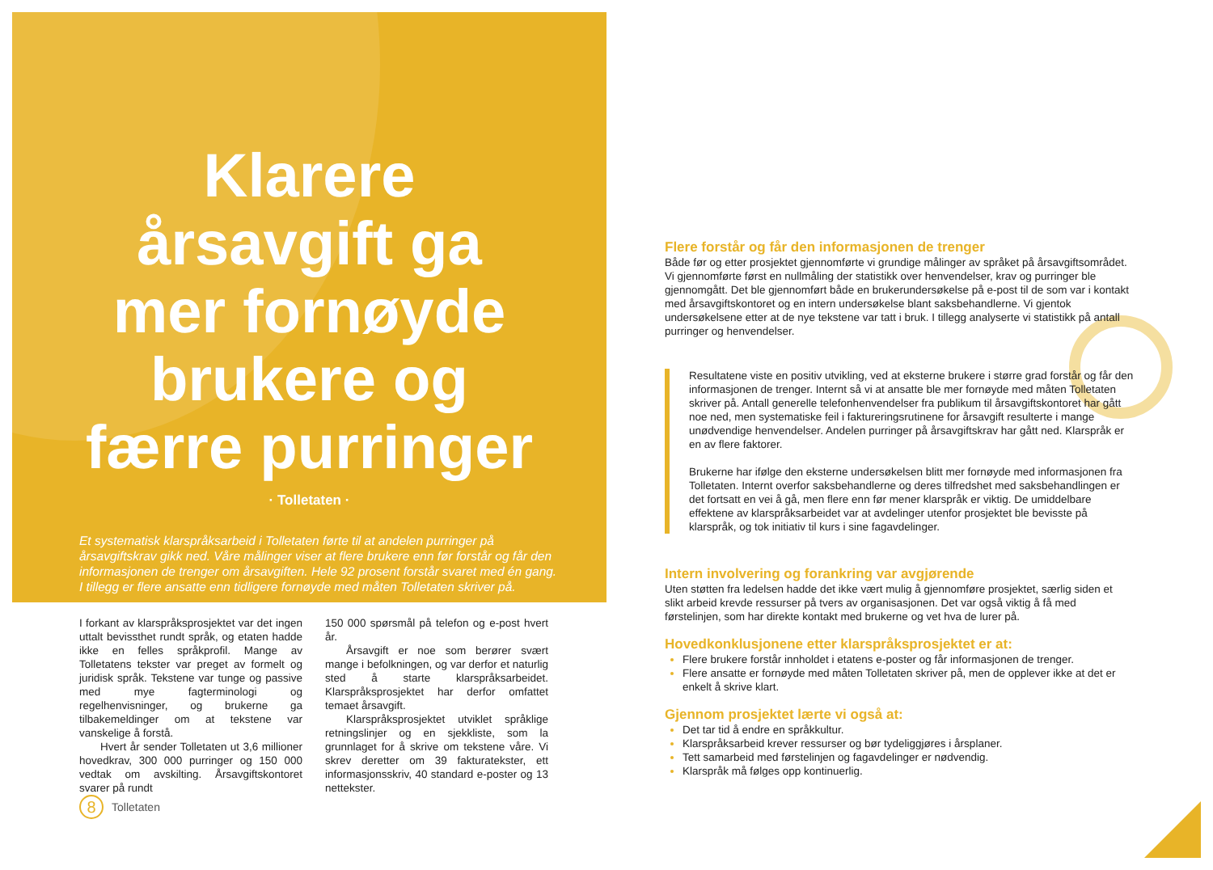Klarere
årsavgift ga
mer fornøyde
brukere og
færre purringer
· Tolletaten ·
Et systematisk klarspråksarbeid i Tolletaten førte til at andelen purringer på årsavgiftskrav gikk ned. Våre målinger viser at flere brukere enn før forstår og får den informasjonen de trenger om årsavgiften. Hele 92 prosent forstår svaret med én gang. I tillegg er flere ansatte enn tidligere fornøyde med måten Tolletaten skriver på.
I forkant av klarspråksprosjektet var det ingen uttalt bevissthet rundt språk, og etaten hadde ikke en felles språkprofil. Mange av Tolletatens tekster var preget av formelt og juridisk språk. Tekstene var tunge og passive med mye fagterminologi og regelhenvisninger, og brukerne ga tilbakemeldinger om at tekstene var vanskelige å forstå.
Hvert år sender Tolletaten ut 3,6 millioner hovedkrav, 300 000 purringer og 150 000 vedtak om avskilting. Årsavgiftskontoret svarer på rundt
150 000 spørsmål på telefon og e-post hvert år.
Årsavgift er noe som berører svært mange i befolkningen, og var derfor et naturlig sted å starte klarspråksarbeidet. Klarspråksprosjektet har derfor omfattet temaet årsavgift.
Klarspråksprosjektet utviklet språklige retningslinjer og en sjekkliste, som la grunnlaget for å skrive om tekstene våre. Vi skrev deretter om 39 fakturatekster, ett informasjonsskriv, 40 standard e-poster og 13 nettekster.
8
Tolletaten
Flere forstår og får den informasjonen de trenger
Både før og etter prosjektet gjennomførte vi grundige målinger av språket på årsavgiftsområdet. Vi gjennomførte først en nullmåling der statistikk over henvendelser, krav og purringer ble gjennomgått. Det ble gjennomført både en brukerundersøkelse på e-post til de som var i kontakt med årsavgiftskontoret og en intern undersøkelse blant saksbehandlerne. Vi gjentok undersøkelsene etter at de nye tekstene var tatt i bruk. I tillegg analyserte vi statistikk på antall purringer og henvendelser.
Resultatene viste en positiv utvikling, ved at eksterne brukere i større grad forstår og får den informasjonen de trenger. Internt så vi at ansatte ble mer fornøyde med måten Tolletaten skriver på. Antall generelle telefonhenvendelser fra publikum til årsavgiftskontoret har gått noe ned, men systematiske feil i faktureringsrutinene for årsavgift resulterte i mange unødvendige henvendelser. Andelen purringer på årsavgiftskrav har gått ned. Klarspråk er en av flere faktorer.
Brukerne har ifølge den eksterne undersøkelsen blitt mer fornøyde med informasjonen fra Tolletaten. Internt overfor saksbehandlerne og deres tilfredshet med saksbehandlingen er det fortsatt en vei å gå, men flere enn før mener klarspråk er viktig. De umiddelbare effektene av klarspråksarbeidet var at avdelinger utenfor prosjektet ble bevisste på klarspråk, og tok initiativ til kurs i sine fagavdelinger.
Intern involvering og forankring var avgjørende
Uten støtten fra ledelsen hadde det ikke vært mulig å gjennomføre prosjektet, særlig siden et slikt arbeid krevde ressurser på tvers av organisasjonen. Det var også viktig å få med førstelinjen, som har direkte kontakt med brukerne og vet hva de lurer på.
Hovedkonklusjonene etter klarspråksprosjektet er at:
Flere brukere forstår innholdet i etatens e-poster og får informasjonen de trenger.
Flere ansatte er fornøyde med måten Tolletaten skriver på, men de opplever ikke at det er enkelt å skrive klart.
Gjennom prosjektet lærte vi også at:
Det tar tid å endre en språkkultur.
Klarspråksarbeid krever ressurser og bør tydeliggjøres i årsplaner.
Tett samarbeid med førstelinjen og fagavdelinger er nødvendig.
Klarspråk må følges opp kontinuerlig.